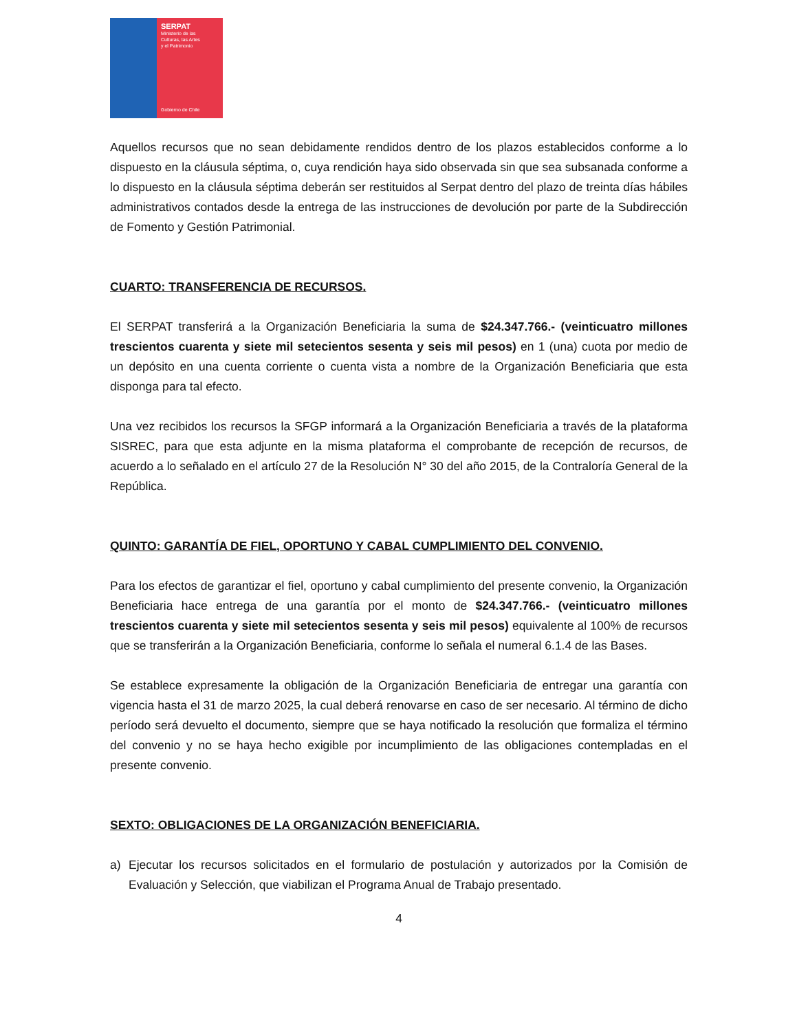SERPAT
Ministerio de las
Culturas, las Artes
y el Patrimonio
Gobierno de Chile
Aquellos recursos que no sean debidamente rendidos dentro de los plazos establecidos conforme a lo dispuesto en la cláusula séptima, o, cuya rendición haya sido observada sin que sea subsanada conforme a lo dispuesto en la cláusula séptima deberán ser restituidos al Serpat dentro del plazo de treinta días hábiles administrativos contados desde la entrega de las instrucciones de devolución por parte de la Subdirección de Fomento y Gestión Patrimonial.
CUARTO: TRANSFERENCIA DE RECURSOS.
El SERPAT transferirá a la Organización Beneficiaria la suma de $24.347.766.- (veinticuatro millones trescientos cuarenta y siete mil setecientos sesenta y seis mil pesos) en 1 (una) cuota por medio de un depósito en una cuenta corriente o cuenta vista a nombre de la Organización Beneficiaria que esta disponga para tal efecto.
Una vez recibidos los recursos la SFGP informará a la Organización Beneficiaria a través de la plataforma SISREC, para que esta adjunte en la misma plataforma el comprobante de recepción de recursos, de acuerdo a lo señalado en el artículo 27 de la Resolución N° 30 del año 2015, de la Contraloría General de la República.
QUINTO: GARANTÍA DE FIEL, OPORTUNO Y CABAL CUMPLIMIENTO DEL CONVENIO.
Para los efectos de garantizar el fiel, oportuno y cabal cumplimiento del presente convenio, la Organización Beneficiaria hace entrega de una garantía por el monto de $24.347.766.- (veinticuatro millones trescientos cuarenta y siete mil setecientos sesenta y seis mil pesos) equivalente al 100% de recursos que se transferirán a la Organización Beneficiaria, conforme lo señala el numeral 6.1.4 de las Bases.
Se establece expresamente la obligación de la Organización Beneficiaria de entregar una garantía con vigencia hasta el 31 de marzo 2025, la cual deberá renovarse en caso de ser necesario. Al término de dicho período será devuelto el documento, siempre que se haya notificado la resolución que formaliza el término del convenio y no se haya hecho exigible por incumplimiento de las obligaciones contempladas en el presente convenio.
SEXTO: OBLIGACIONES DE LA ORGANIZACIÓN BENEFICIARIA.
a) Ejecutar los recursos solicitados en el formulario de postulación y autorizados por la Comisión de Evaluación y Selección, que viabilizan el Programa Anual de Trabajo presentado.
4